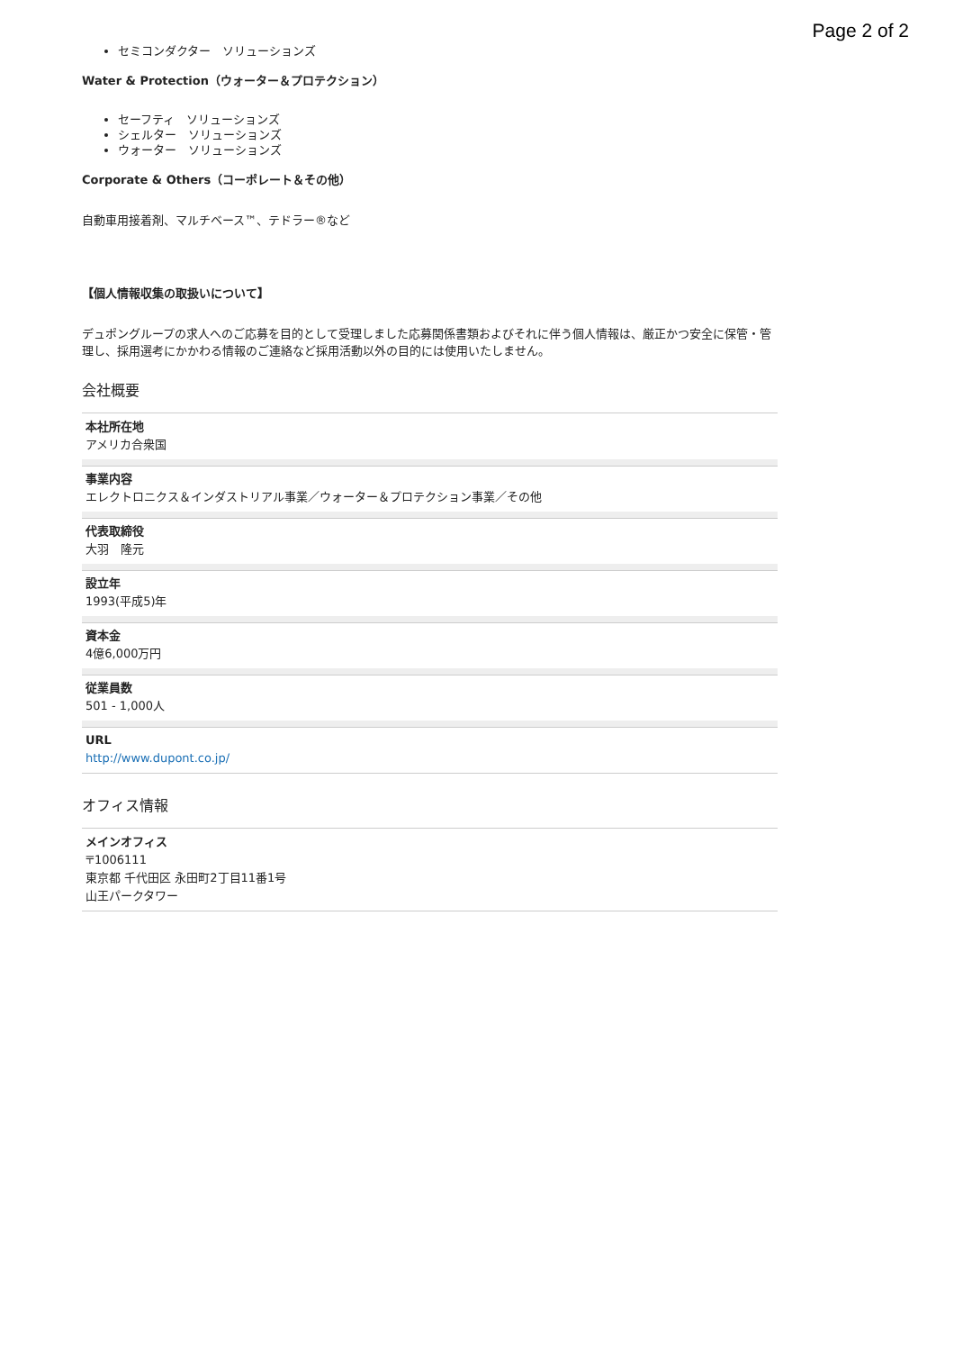Page 2 of 2
セミコンダクター　ソリューションズ
Water & Protection（ウォーター＆プロテクション）
セーフティ　ソリューションズ
シェルター　ソリューションズ
ウォーター　ソリューションズ
Corporate & Others（コーポレート＆その他）
自動車用接着剤、マルチベース™、テドラー®など
【個人情報収集の取扱いについて】
デュポングループの求人へのご応募を目的として受理しました応募関係書類およびそれに伴う個人情報は、厳正かつ安全に保管・管理し、採用選考にかかわる情報のご連絡など採用活動以外の目的には使用いたしません。
会社概要
本社所在地
アメリカ合衆国
事業内容
エレクトロニクス＆インダストリアル事業／ウォーター＆プロテクション事業／その他
代表取締役
大羽　隆元
設立年
1993(平成5)年
資本金
4億6,000万円
従業員数
501 - 1,000人
URL
http://www.dupont.co.jp/
オフィス情報
メインオフィス
〒1006111
東京都 千代田区 永田町2丁目11番1号
山王パークタワー